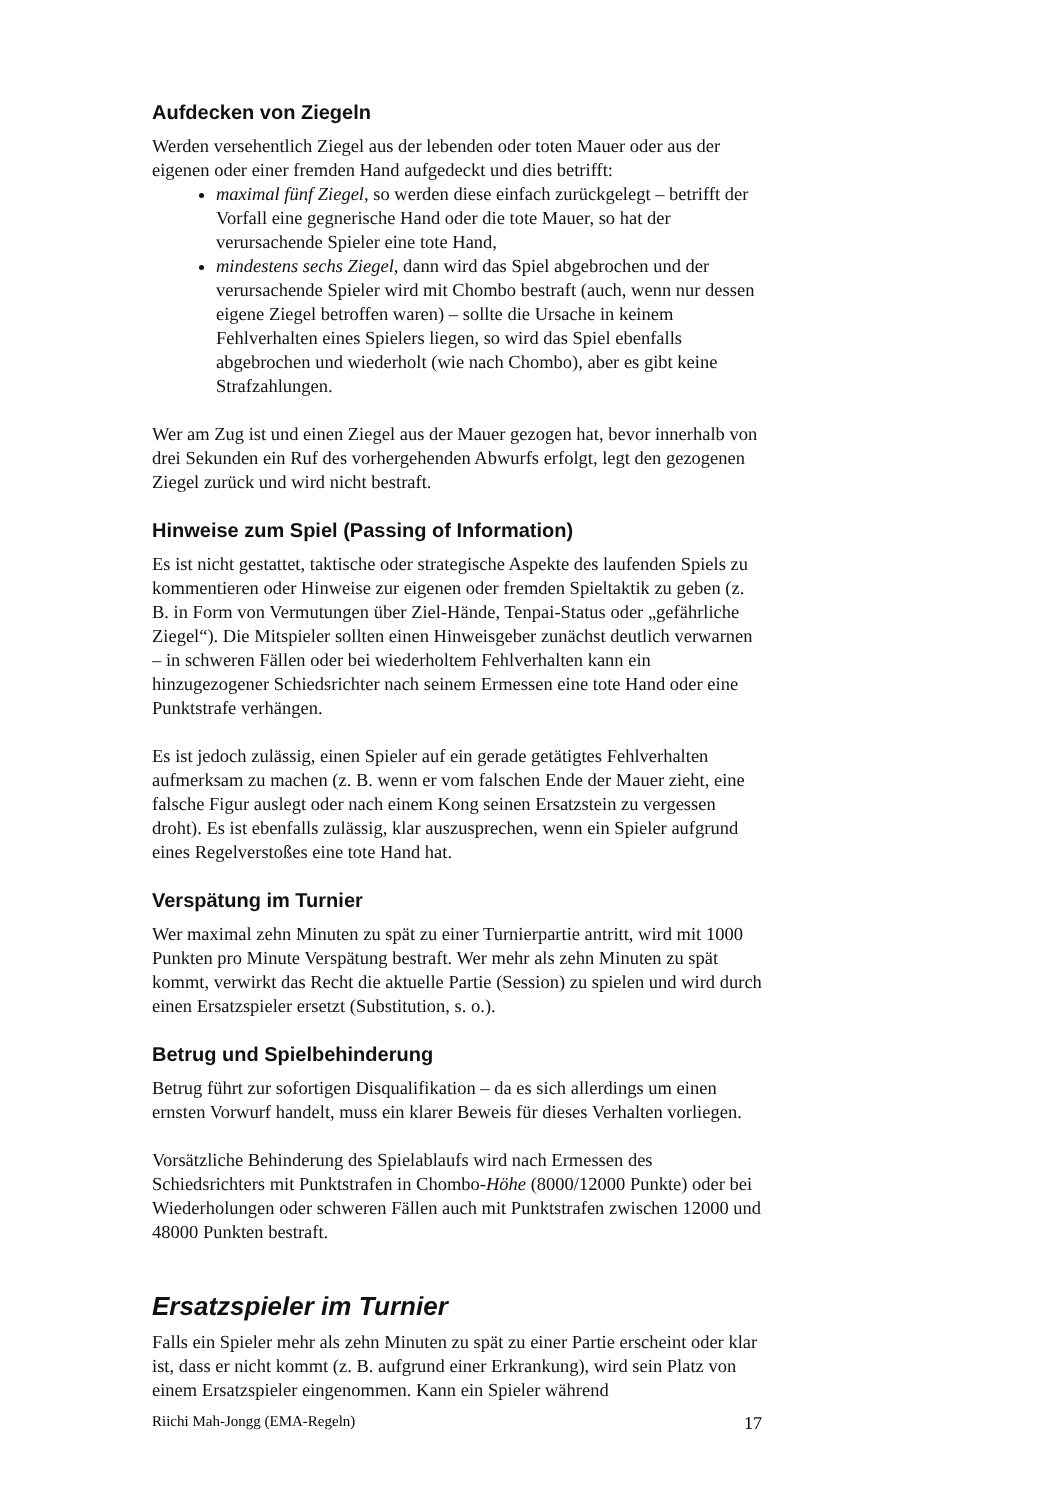Aufdecken von Ziegeln
Werden versehentlich Ziegel aus der lebenden oder toten Mauer oder aus der eigenen oder einer fremden Hand aufgedeckt und dies betrifft:
maximal fünf Ziegel, so werden diese einfach zurückgelegt – betrifft der Vorfall eine gegnerische Hand oder die tote Mauer, so hat der verursachende Spieler eine tote Hand,
mindestens sechs Ziegel, dann wird das Spiel abgebrochen und der verursachende Spieler wird mit Chombo bestraft (auch, wenn nur dessen eigene Ziegel betroffen waren) – sollte die Ursache in keinem Fehlverhalten eines Spielers liegen, so wird das Spiel ebenfalls abgebrochen und wiederholt (wie nach Chombo), aber es gibt keine Strafzahlungen.
Wer am Zug ist und einen Ziegel aus der Mauer gezogen hat, bevor innerhalb von drei Sekunden ein Ruf des vorhergehenden Abwurfs erfolgt, legt den gezogenen Ziegel zurück und wird nicht bestraft.
Hinweise zum Spiel (Passing of Information)
Es ist nicht gestattet, taktische oder strategische Aspekte des laufenden Spiels zu kommentieren oder Hinweise zur eigenen oder fremden Spieltaktik zu geben (z. B. in Form von Vermutungen über Ziel-Hände, Tenpai-Status oder „gefährliche Ziegel“). Die Mitspieler sollten einen Hinweisgeber zunächst deutlich verwarnen – in schweren Fällen oder bei wiederholtem Fehlverhalten kann ein hinzugezogener Schiedsrichter nach seinem Ermessen eine tote Hand oder eine Punktstrafe verhängen.
Es ist jedoch zulässig, einen Spieler auf ein gerade getätigtes Fehlverhalten aufmerksam zu machen (z. B. wenn er vom falschen Ende der Mauer zieht, eine falsche Figur auslegt oder nach einem Kong seinen Ersatzstein zu vergessen droht). Es ist ebenfalls zulässig, klar auszusprechen, wenn ein Spieler aufgrund eines Regelverstoßes eine tote Hand hat.
Verspätung im Turnier
Wer maximal zehn Minuten zu spät zu einer Turnierpartie antritt, wird mit 1000 Punkten pro Minute Verspätung bestraft. Wer mehr als zehn Minuten zu spät kommt, verwirkt das Recht die aktuelle Partie (Session) zu spielen und wird durch einen Ersatzspieler ersetzt (Substitution, s. o.).
Betrug und Spielbehinderung
Betrug führt zur sofortigen Disqualifikation – da es sich allerdings um einen ernsten Vorwurf handelt, muss ein klarer Beweis für dieses Verhalten vorliegen.
Vorsätzliche Behinderung des Spielablaufs wird nach Ermessen des Schiedsrichters mit Punktstrafen in Chombo-Höhe (8000/12000 Punkte) oder bei Wiederholungen oder schweren Fällen auch mit Punktstrafen zwischen 12000 und 48000 Punkten bestraft.
Ersatzspieler im Turnier
Falls ein Spieler mehr als zehn Minuten zu spät zu einer Partie erscheint oder klar ist, dass er nicht kommt (z. B. aufgrund einer Erkrankung), wird sein Platz von einem Ersatzspieler eingenommen. Kann ein Spieler während
Riichi Mah-Jongg (EMA-Regeln) 17